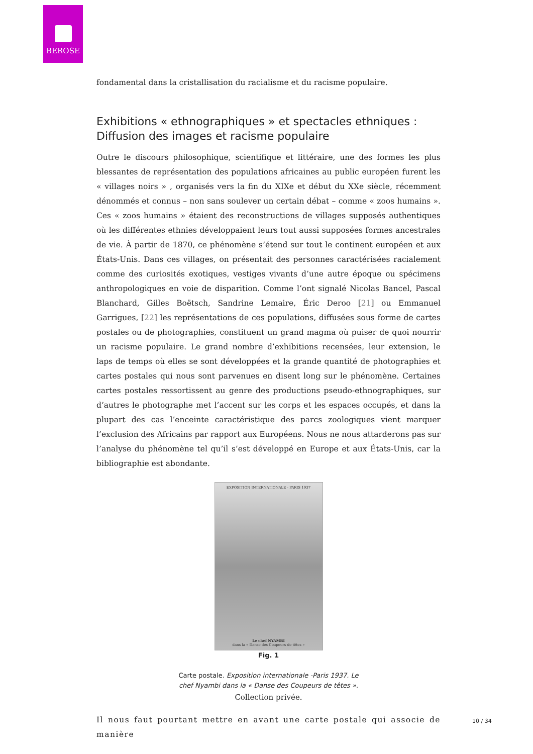BEROSE
fondamental dans la cristallisation du racialisme et du racisme populaire.
Exhibitions « ethnographiques » et spectacles ethniques : Diffusion des images et racisme populaire
Outre le discours philosophique, scientifique et littéraire, une des formes les plus blessantes de représentation des populations africaines au public européen furent les « villages noirs » , organisés vers la fin du XIXe et début du XXe siècle, récemment dénommés et connus – non sans soulever un certain débat – comme « zoos humains ». Ces « zoos humains » étaient des reconstructions de villages supposés authentiques où les différentes ethnies développaient leurs tout aussi supposées formes ancestrales de vie. À partir de 1870, ce phénomène s’étend sur tout le continent européen et aux États-Unis. Dans ces villages, on présentait des personnes caractérisées racialement comme des curiosités exotiques, vestiges vivants d’une autre époque ou spécimens anthropologiques en voie de disparition. Comme l’ont signalé Nicolas Bancel, Pascal Blanchard, Gilles Boëtsch, Sandrine Lemaire, Éric Deroo [21] ou Emmanuel Garrigues, [22] les représentations de ces populations, diffusées sous forme de cartes postales ou de photographies, constituent un grand magma où puiser de quoi nourrir un racisme populaire. Le grand nombre d’exhibitions recensées, leur extension, le laps de temps où elles se sont développées et la grande quantité de photographies et cartes postales qui nous sont parvenues en disent long sur le phénomène. Certaines cartes postales ressortissent au genre des productions pseudo-ethnographiques, sur d’autres le photographe met l’accent sur les corps et les espaces occupés, et dans la plupart des cas l’enceinte caractéristique des parcs zoologiques vient marquer l’exclusion des Africains par rapport aux Européens. Nous ne nous attarderons pas sur l’analyse du phénomène tel qu’il s’est développé en Europe et aux États-Unis, car la bibliographie est abondante.
EXPOSITION INTERNATIONALE - PARIS 1937
Le chef NYAMBI
dans la « Danse des Coupeurs de têtes »
Fig. 1
Carte postale. Exposition internationale -Paris 1937. Le
chef Nyambi dans la « Danse des Coupeurs de têtes ».
Collection privée.
Il nous faut pourtant mettre en avant une carte postale qui associe de manière
10 / 34